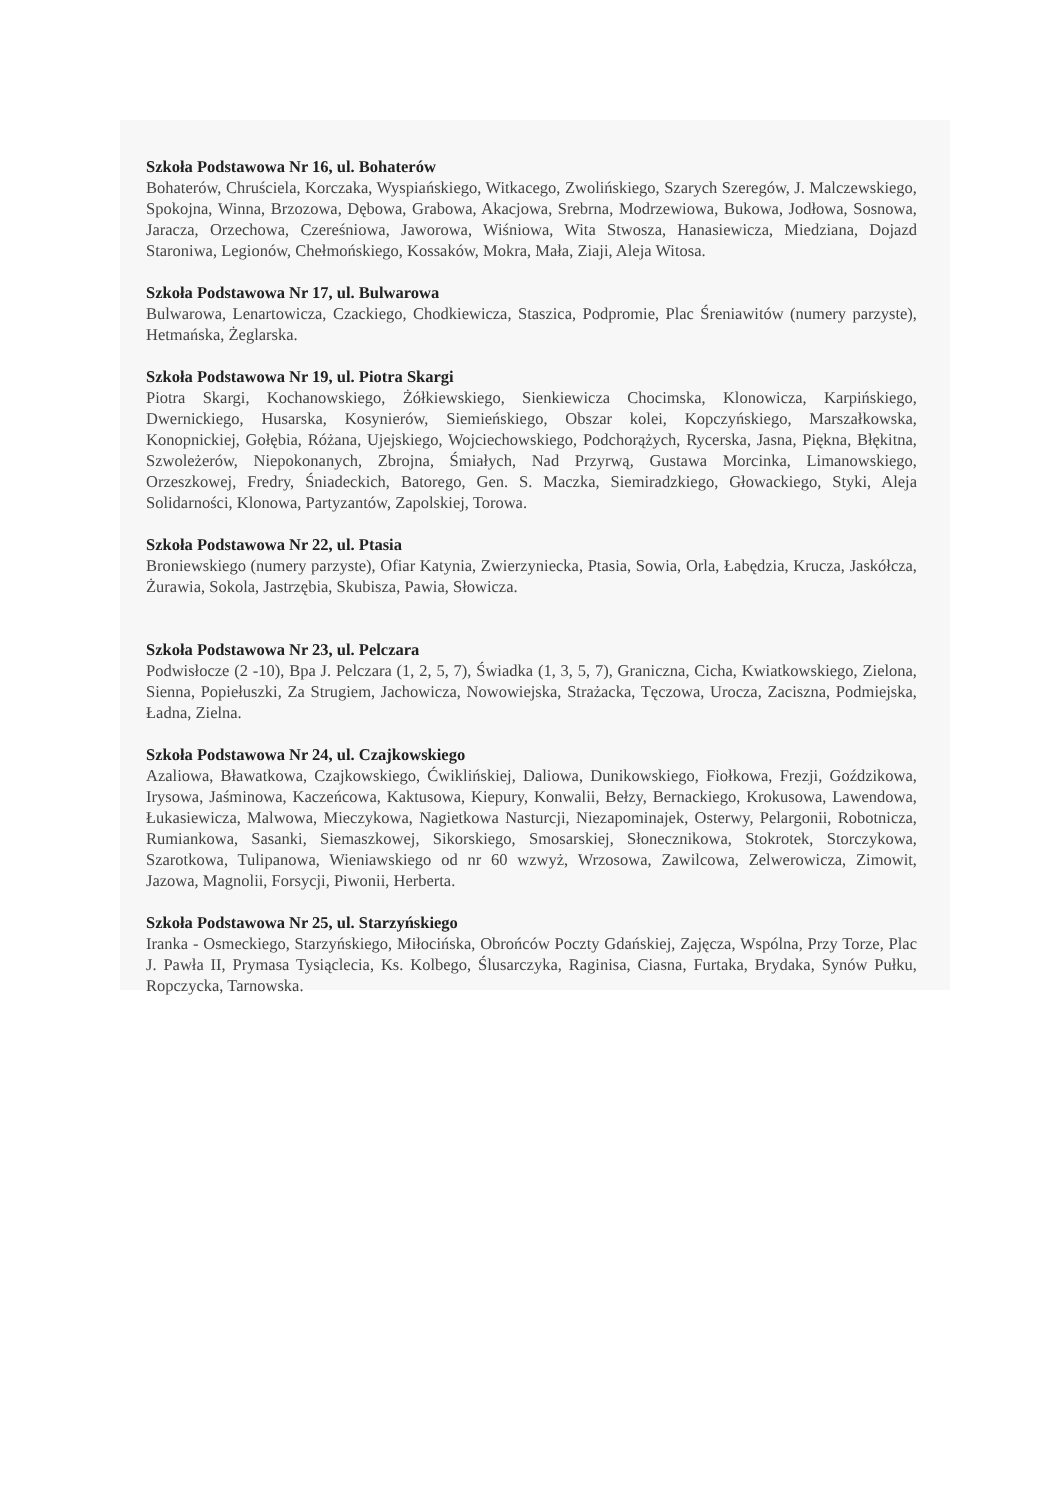Szkoła Podstawowa Nr 16, ul. Bohaterów
Bohaterów, Chruściela, Korczaka, Wyspiańskiego, Witkacego, Zwolińskiego, Szarych Szeregów, J. Malczewskiego, Spokojna, Winna, Brzozowa, Dębowa, Grabowa, Akacjowa, Srebrna, Modrzewiowa, Bukowa, Jodłowa, Sosnowa, Jaracza, Orzechowa, Czereśniowa, Jaworowa, Wiśniowa, Wita Stwosza, Hanasiewicza, Miedziana, Dojazd Staroniwa, Legionów, Chełmońskiego, Kossaków, Mokra, Mała, Ziaji, Aleja Witosa.
Szkoła Podstawowa Nr 17, ul. Bulwarowa
Bulwarowa, Lenartowicza, Czackiego, Chodkiewicza, Staszica, Podpromie, Plac Śreniawitów (numery parzyste), Hetmańska, Żeglarska.
Szkoła Podstawowa Nr 19, ul. Piotra Skargi
Piotra Skargi, Kochanowskiego, Żółkiewskiego, Sienkiewicza Chocimska, Klonowicza, Karpińskiego, Dwernickiego, Husarska, Kosynierów, Siemieńskiego, Obszar kolei, Kopczyńskiego, Marszałkowska, Konopnickiej, Gołębia, Różana, Ujejskiego, Wojciechowskiego, Podchorążych, Rycerska, Jasna, Piękna, Błękitna, Szwoleżerów, Niepokonanych, Zbrojna, Śmiałych, Nad Przyrwą, Gustawa Morcinka, Limanowskiego, Orzeszkowej, Fredry, Śniadeckich, Batorego, Gen. S. Maczka, Siemiradzkiego, Głowackiego, Styki, Aleja Solidarności, Klonowa, Partyzantów, Zapolskiej, Torowa.
Szkoła Podstawowa Nr 22, ul. Ptasia
Broniewskiego (numery parzyste), Ofiar Katynia, Zwierzyniecka, Ptasia, Sowia, Orla, Łabędzia, Krucza, Jaskółcza, Żurawia, Sokola, Jastrzębia, Skubisza, Pawia, Słowicza.
Szkoła Podstawowa Nr 23, ul. Pelczara
Podwisłocze (2 -10), Bpa J. Pelczara (1, 2, 5, 7), Świadka (1, 3, 5, 7), Graniczna, Cicha, Kwiatkowskiego, Zielona, Sienna, Popiełuszki, Za Strugiem, Jachowicza, Nowowiejska, Strażacka, Tęczowa, Urocza, Zaciszna, Podmiejska, Ładna, Zielna.
Szkoła Podstawowa Nr 24, ul. Czajkowskiego
Azaliowa, Bławatkowa, Czajkowskiego, Ćwiklińskiej, Daliowa, Dunikowskiego, Fiołkowa, Frezji, Goździkowa, Irysowa, Jaśminowa, Kaczeńcowa, Kaktusowa, Kiepury, Konwalii, Bełzy, Bernackiego, Krokusowa, Lawendowa, Łukasiewicza, Malwowa, Mieczykowa, Nagietkowa Nasturcji, Niezapominajek, Osterwy, Pelargonii, Robotnicza, Rumiankowa, Sasanki, Siemaszkowej, Sikorskiego, Smosarskiej, Słonecznikowa, Stokrotek, Storczykowa, Szarotkowa, Tulipanowa, Wieniawskiego od nr 60 wzwyż, Wrzosowa, Zawilcowa, Zelwerowicza, Zimowit, Jazowa, Magnolii, Forsycji, Piwonii, Herberta.
Szkoła Podstawowa Nr 25, ul. Starzyńskiego
Iranka - Osmeckiego, Starzyńskiego, Miłocińska, Obrońców Poczty Gdańskiej, Zajęcza, Wspólna, Przy Torze, Plac J. Pawła II, Prymasa Tysiąclecia, Ks. Kolbego, Ślusarczyka, Raginisa, Ciasna, Furtaka, Brydaka, Synów Pułku, Ropczycka, Tarnowska.